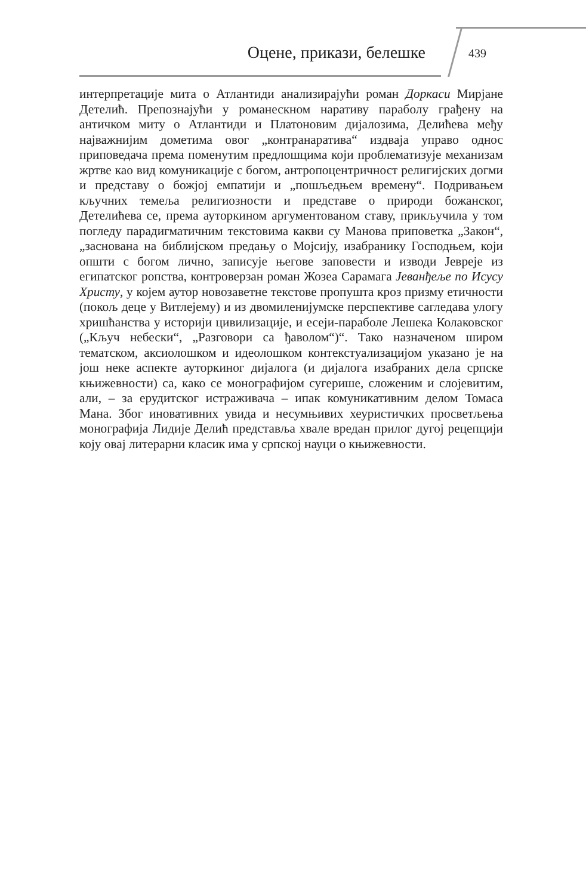Оцене, прикази, белешке
439
интерпретације мита о Атлантиди анализирајући роман Доркаси Мирјане Детелић. Препознајући у романескном наративу параболу грађену на античком миту о Атлантиди и Платоновим дијалозима, Делићева међу најважнијим дометима овог „контранаратива“ издваја управо однос приповедача према поменутим предлошцима који проблематизује механизам жртве као вид комуникације с богом, антропоцентричност религијских догми и представу о божјој емпатији и „пошљедњем времену“. Подривањем кључних темеља религиозности и представе о природи божанског, Детелићева се, према ауторкином аргументованом ставу, прикључила у том погледу парадигматичним текстовима какви су Манова приповетка „Закон“, „заснована на библијском предању о Мојсију, изабранику Господњем, који општи с богом лично, записује његове заповести и изводи Јевреје из египатског ропства, контроверзан роман Жозеа Сарамага Јеванђеље по Исусу Христу, у којем аутор новозаветне текстове пропушта кроз призму етичности (покољ деце у Витлејему) и из двомиленијумске перспективе сагледава улогу хришћанства у историји цивилизације, и есеји-параболе Лешека Колаковског („Кључ небески“, „Разговори са ђаволом“)“. Тако назначеном широм тематском, аксиолошком и идеолошком контекстуализацијом указано је на још неке аспекте ауторкиног дијалога (и дијалога изабраних дела српске књижевности) са, како се монографијом сугерише, сложеним и слојевитим, али, – за ерудитског истраживача – ипак комуникативним делом Томаса Мана. Због иновативних увида и несумњивих хеуристичких просветљења монографија Лидије Делић представља хвале вредан прилог дугој рецепцији коју овај литерарни класик има у српској науци о књижевности.